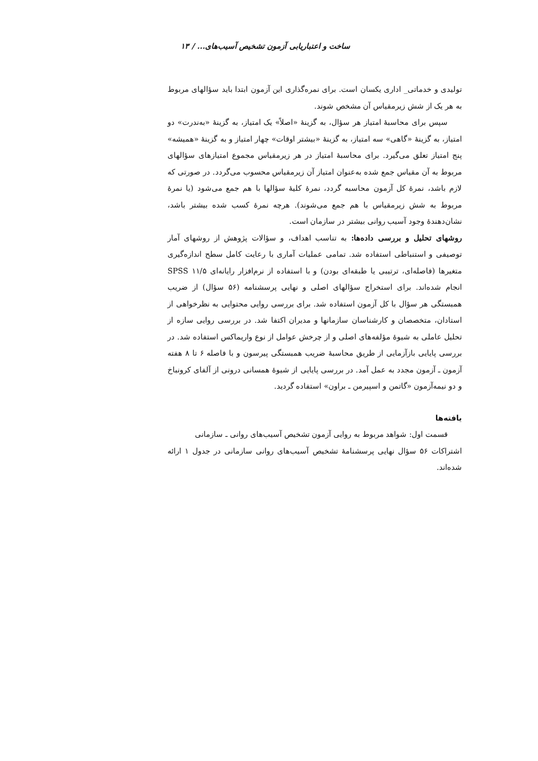ساخت و اعتباریابی آزمون تشخیص آسیب‌های... / ۱۳
تولیدی و خدماتی_ اداری یکسان است. برای نمره‌گذاری این آزمون ابتدا باید سؤالهای مربوط به هر یک از شش زیرمقیاس آن مشخص شوند.
سپس برای محاسبهٔ امتیاز هر سؤال، به گزینهٔ «اصلاً» یک امتیاز، به گزینهٔ «به‌ندرت» دو امتیاز، به گزینهٔ «گاهی» سه امتیاز، به گزینهٔ «بیشتر اوقات» چهار امتیاز و به گزینهٔ «همیشه» پنج امتیاز تعلق می‌گیرد. برای محاسبهٔ امتیاز در هر زیرمقیاس مجموع امتیازهای سؤالهای مربوط به آن مقیاس جمع شده به‌عنوان امتیاز آن زیرمقیاس محسوب می‌گردد. در صورتی که لازم باشد، نمرهٔ کل آزمون محاسبه گردد، نمرهٔ کلیهٔ سؤالها با هم جمع می‌شود (یا نمرهٔ مربوط به شش زیرمقیاس با هم جمع می‌شوند). هرچه نمرهٔ کسب شده بیشتر باشد، نشان‌دهندهٔ وجود آسیب روانی بیشتر در سازمان است.
روشهای تحلیل و بررسی داده‌ها: به تناسب اهداف، و سؤالات پژوهش از روشهای آمار توصیفی و استنباطی استفاده شد. تمامی عملیات آماری با رعایت کامل سطح اندازه‌گیری متغیرها (فاصله‌ای، ترتیبی یا طبقه‌ای بودن) و با استفاده از نرم‌افزار رایانه‌ای SPSS ۱۱/۵ انجام شده‌اند. برای استخراج سؤالهای اصلی و نهایی پرسشنامه (۵۶ سؤال) از ضریب همبستگی هر سؤال با کل آزمون استفاده شد. برای بررسی روایی محتوایی به نظرخواهی از استادان، متخصصان و کارشناسان سازمانها و مدیران اکتفا شد. در بررسی روایی سازه از تحلیل عاملی به شیوهٔ مؤلفه‌های اصلی و از چرخش عوامل از نوع واریماکس استفاده شد. در بررسی پایایی بازآزمایی از طریق محاسبهٔ ضریب همبستگی پیرسون و با فاصله ۶ تا ۸ هفته آزمون ـ آزمون مجدد به عمل آمد. در بررسی پایایی از شیوهٔ همسانی درونی از آلفای کرونباخ و دو نیمه‌آزمون «گاتمن و اسپیرمن ـ براون» استفاده گردید.
یافته‌ها
قسمت اول: شواهد مربوط به روایی آزمون تشخیص آسیب‌های روانی ـ سازمانی
اشتراکات ۵۶ سؤال نهایی پرسشنامهٔ تشخیص آسیب‌های روانی سازمانی در جدول ۱ ارائه شده‌اند.